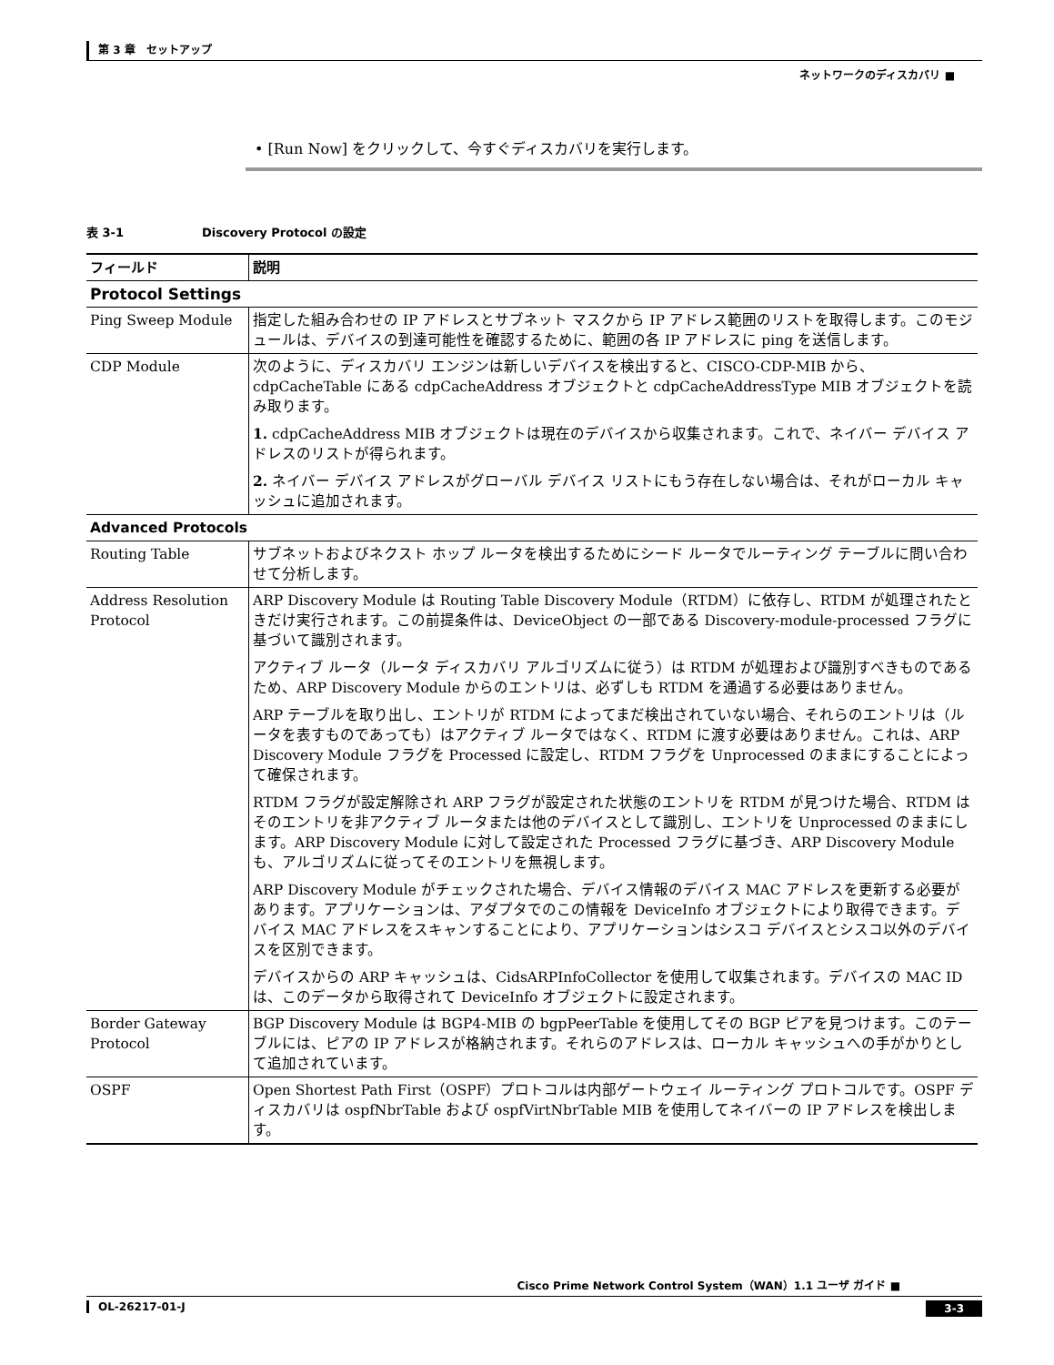第 3 章　セットアップ
ネットワークのディスカバリ ■
• [Run Now] をクリックして、今すぐディスカバリを実行します。
表 3-1 Discovery Protocol の設定
| フィールド | 説明 |
| --- | --- |
| Protocol Settings | |
| Ping Sweep Module | 指定した組み合わせの IP アドレスとサブネット マスクから IP アドレス範囲のリストを取得します。このモジュールは、デバイスの到達可能性を確認するために、範囲の各 IP アドレスに ping を送信します。 |
| CDP Module | 次のように、ディスカバリ エンジンは新しいデバイスを検出すると、CISCO-CDP-MIB から、cdpCacheTable にある cdpCacheAddress オブジェクトと cdpCacheAddressType MIB オブジェクトを読み取ります。 1. cdpCacheAddress MIB オブジェクトは現在のデバイスから収集されます。これで、ネイバー デバイス アドレスのリストが得られます。 2. ネイバー デバイス アドレスがグローバル デバイス リストにもう存在しない場合は、それがローカル キャッシュに追加されます。 |
| Advanced Protocols | |
| Routing Table | サブネットおよびネクスト ホップ ルータを検出するためにシード ルータでルーティング テーブルに問い合わせて分析します。 |
| Address Resolution Protocol | ARP Discovery Module は Routing Table Discovery Module（RTDM）に依存し、RTDM が処理されたときだけ実行されます。この前提条件は、DeviceObject の一部である Discovery-module-processed フラグに基づいて識別されます。 アクティブ ルータ（ルータ ディスカバリ アルゴリズムに従う）は RTDM が処理および識別すべきものであるため、ARP Discovery Module からのエントリは、必ずしも RTDM を通過する必要はありません。 ARP テーブルを取り出し、エントリが RTDM によってまだ検出されていない場合、それらのエントリは（ルータを表すものであっても）はアクティブ ルータではなく、RTDM に渡す必要はありません。これは、ARP Discovery Module フラグを Processed に設定し、RTDM フラグを Unprocessed のままにすることによって確保されます。 RTDM フラグが設定解除され ARP フラグが設定された状態のエントリを RTDM が見つけた場合、RTDM はそのエントリを非アクティブ ルータまたは他のデバイスとして識別し、エントリを Unprocessed のままにします。ARP Discovery Module に対して設定された Processed フラグに基づき、ARP Discovery Module も、アルゴリズムに従ってそのエントリを無視します。 ARP Discovery Module がチェックされた場合、デバイス情報のデバイス MAC アドレスを更新する必要があります。アプリケーションは、アダプタでのこの情報を DeviceInfo オブジェクトにより取得できます。デバイス MAC アドレスをスキャンすることにより、アプリケーションはシスコ デバイスとシスコ以外のデバイスを区別できます。 デバイスからの ARP キャッシュは、CidsARPInfoCollector を使用して収集されます。デバイスの MAC ID は、このデータから取得されて DeviceInfo オブジェクトに設定されます。 |
| Border Gateway Protocol | BGP Discovery Module は BGP4-MIB の bgpPeerTable を使用してその BGP ピアを見つけます。このテーブルには、ピアの IP アドレスが格納されます。それらのアドレスは、ローカル キャッシュへの手がかりとして追加されています。 |
| OSPF | Open Shortest Path First（OSPF）プロトコルは内部ゲートウェイ ルーティング プロトコルです。OSPF ディスカバリは ospfNbrTable および ospfVirtNbrTable MIB を使用してネイバーの IP アドレスを検出します。 |
Cisco Prime Network Control System（WAN）1.1 ユーザ ガイド ■
OL-26217-01-J 3-3